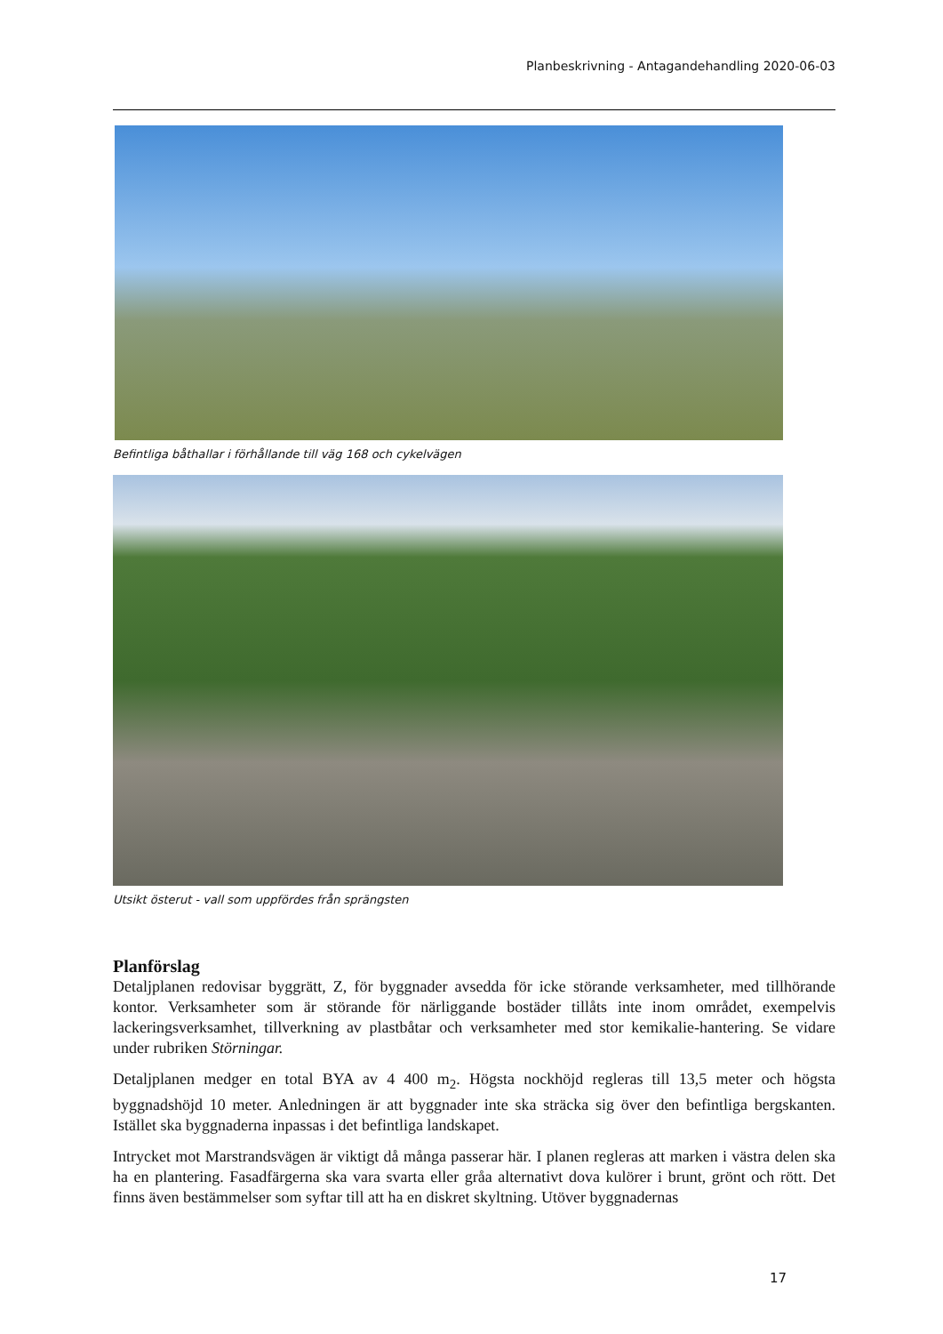Planbeskrivning - Antagandehandling 2020-06-03
Befintliga båthallar i förhållande till väg 168 och cykelvägen
Utsikt österut - vall som uppfördes från sprängsten
Planförslag
Detaljplanen redovisar byggrätt, Z, för byggnader avsedda för icke störande verksamheter, med tillhörande kontor. Verksamheter som är störande för närliggande bostäder tillåts inte inom området, exempelvis lackeringsverksamhet, tillverkning av plastbåtar och verksamheter med stor kemikalie-hantering. Se vidare under rubriken Störningar.
Detaljplanen medger en total BYA av 4 400 m<sub>2</sub>. Högsta nockhöjd regleras till 13,5 meter och högsta byggnadshöjd 10 meter. Anledningen är att byggnader inte ska sträcka sig över den befintliga bergskanten. Istället ska byggnaderna inpassas i det befintliga landskapet.
Intrycket mot Marstrandsvägen är viktigt då många passerar här. I planen regleras att marken i västra delen ska ha en plantering. Fasadfärgerna ska vara svarta eller gråa alternativt dova kulörer i brunt, grönt och rött. Det finns även bestämmelser som syftar till att ha en diskret skyltning. Utöver byggnadernas
17